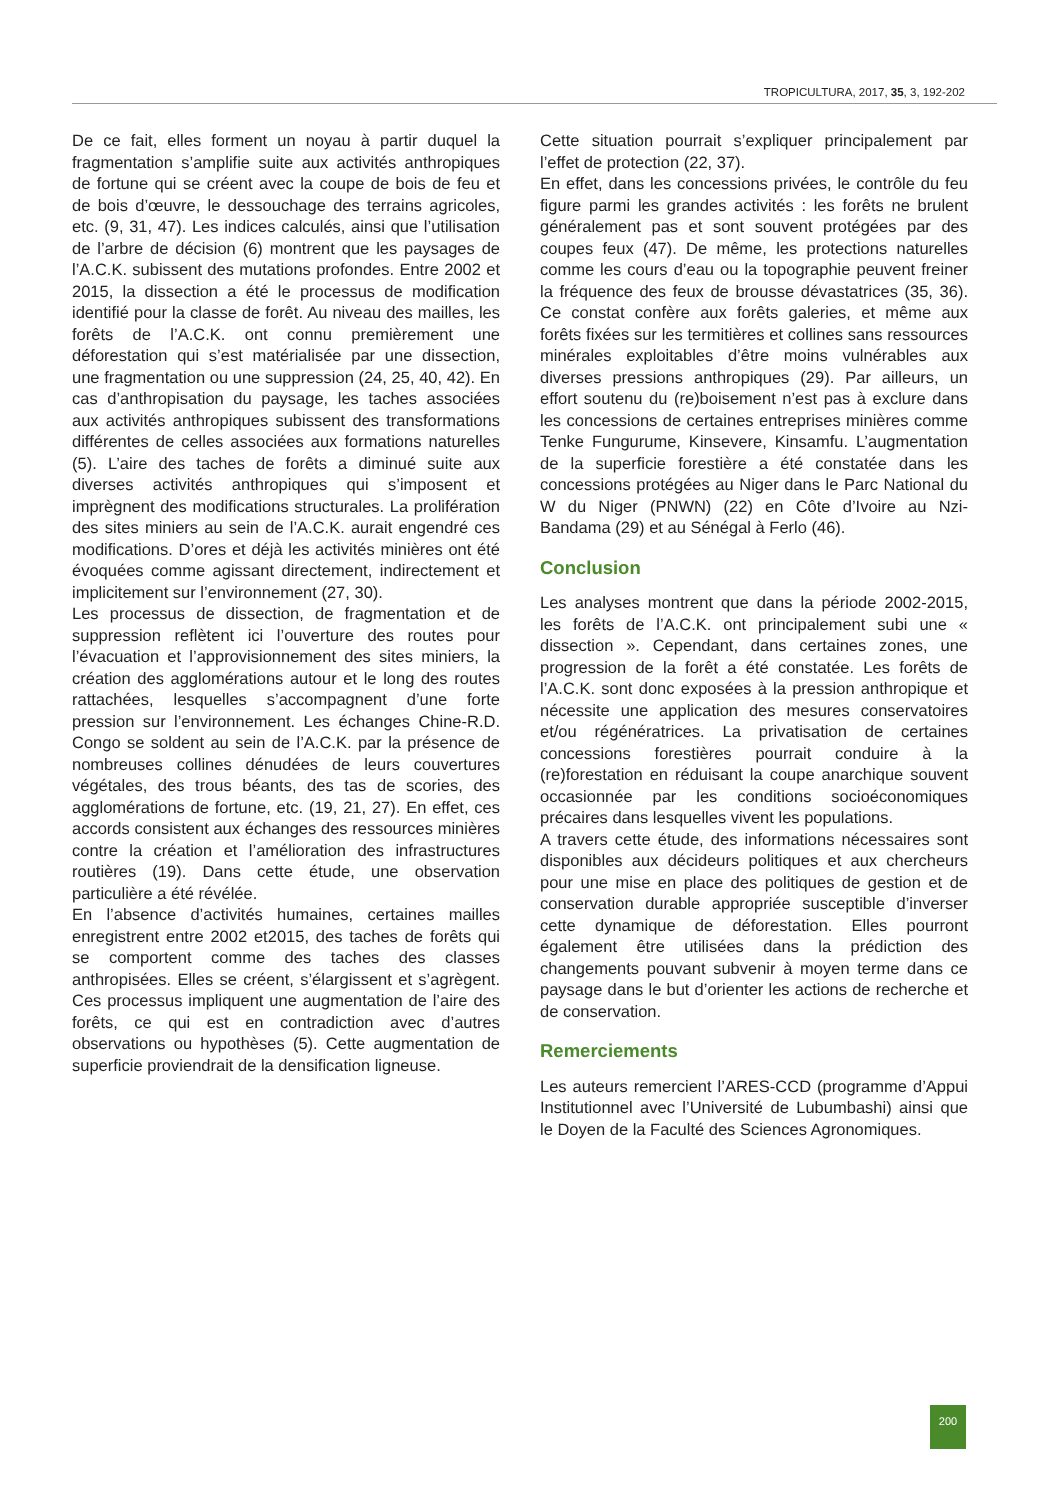TROPICULTURA, 2017, 35, 3, 192-202
De ce fait, elles forment un noyau à partir duquel la fragmentation s’amplifie suite aux activités anthropiques de fortune qui se créent avec la coupe de bois de feu et de bois d’œuvre, le dessouchage des terrains agricoles, etc. (9, 31, 47). Les indices calculés, ainsi que l’utilisation de l’arbre de décision (6) montrent que les paysages de l’A.C.K. subissent des mutations profondes. Entre 2002 et 2015, la dissection a été le processus de modification identifié pour la classe de forêt. Au niveau des mailles, les forêts de l’A.C.K. ont connu premièrement une déforestation qui s’est matérialisée par une dissection, une fragmentation ou une suppression (24, 25, 40, 42). En cas d’anthropisation du paysage, les taches associées aux activités anthropiques subissent des transformations différentes de celles associées aux formations naturelles (5). L’aire des taches de forêts a diminué suite aux diverses activités anthropiques qui s’imposent et imprègnent des modifications structurales. La prolifération des sites miniers au sein de l’A.C.K. aurait engendré ces modifications. D’ores et déjà les activités minières ont été évoquées comme agissant directement, indirectement et implicitement sur l’environnement (27, 30).
Les processus de dissection, de fragmentation et de suppression reflètent ici l’ouverture des routes pour l’évacuation et l’approvisionnement des sites miniers, la création des agglomérations autour et le long des routes rattachées, lesquelles s’accompagnent d’une forte pression sur l’environnement. Les échanges Chine-R.D. Congo se soldent au sein de l’A.C.K. par la présence de nombreuses collines dénudées de leurs couvertures végétales, des trous béants, des tas de scories, des agglomérations de fortune, etc. (19, 21, 27). En effet, ces accords consistent aux échanges des ressources minières contre la création et l’amélioration des infrastructures routières (19). Dans cette étude, une observation particulière a été révélée.
En l’absence d’activités humaines, certaines mailles enregistrent entre 2002 et2015, des taches de forêts qui se comportent comme des taches des classes anthropisées. Elles se créent, s’élargissent et s’agrègent. Ces processus impliquent une augmentation de l’aire des forêts, ce qui est en contradiction avec d’autres observations ou hypothèses (5). Cette augmentation de superficie proviendrait de la densification ligneuse.
Cette situation pourrait s’expliquer principalement par l’effet de protection (22, 37).
En effet, dans les concessions privées, le contrôle du feu figure parmi les grandes activités : les forêts ne brulent généralement pas et sont souvent protégées par des coupes feux (47). De même, les protections naturelles comme les cours d’eau ou la topographie peuvent freiner la fréquence des feux de brousse dévastatrices (35, 36). Ce constat confère aux forêts galeries, et même aux forêts fixées sur les termitières et collines sans ressources minérales exploitables d’être moins vulnérables aux diverses pressions anthropiques (29). Par ailleurs, un effort soutenu du (re)boisement n’est pas à exclure dans les concessions de certaines entreprises minières comme Tenke Fungurume, Kinsevere, Kinsamfu. L’augmentation de la superficie forestière a été constatée dans les concessions protégées au Niger dans le Parc National du W du Niger (PNWN) (22) en Côte d’Ivoire au Nzi-Bandama (29) et au Sénégal à Ferlo (46).
Conclusion
Les analyses montrent que dans la période 2002-2015, les forêts de l’A.C.K. ont principalement subi une « dissection ». Cependant, dans certaines zones, une progression de la forêt a été constatée. Les forêts de l’A.C.K. sont donc exposées à la pression anthropique et nécessite une application des mesures conservatoires et/ou régénératrices. La privatisation de certaines concessions forestières pourrait conduire à la (re)forestation en réduisant la coupe anarchique souvent occasionnée par les conditions socioéconomiques précaires dans lesquelles vivent les populations.
A travers cette étude, des informations nécessaires sont disponibles aux décideurs politiques et aux chercheurs pour une mise en place des politiques de gestion et de conservation durable appropriée susceptible d’inverser cette dynamique de déforestation. Elles pourront également être utilisées dans la prédiction des changements pouvant subvenir à moyen terme dans ce paysage dans le but d’orienter les actions de recherche et de conservation.
Remerciements
Les auteurs remercient l’ARES-CCD (programme d’Appui Institutionnel avec l’Université de Lubumbashi) ainsi que le Doyen de la Faculté des Sciences Agronomiques.
200